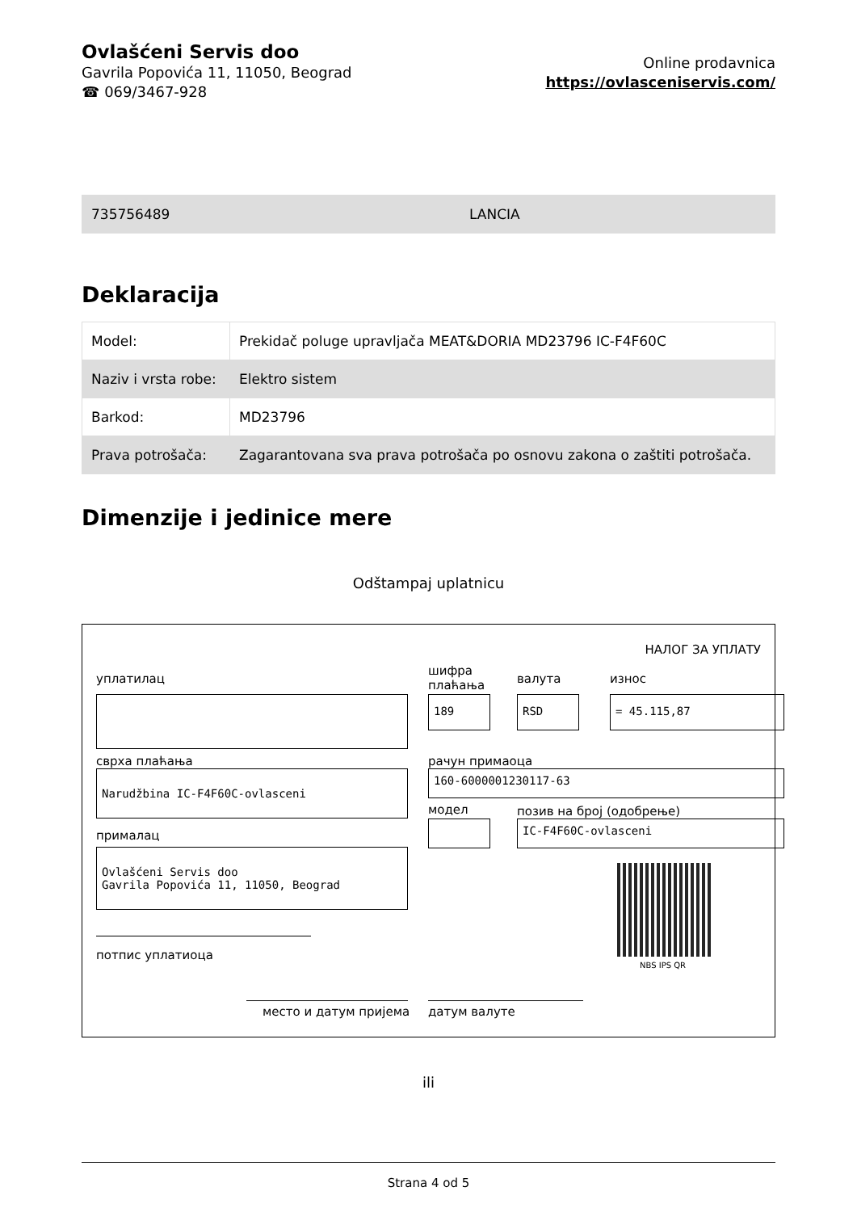Ovlašćeni Servis doo
Gavrila Popovića 11, 11050, Beograd
☎ 069/3467-928
Online prodavnica
https://ovlasceniservis.com/
735756489 LANCIA
Deklaracija
| Model: | Prekidač poluge upravljača MEAT&DORIA MD23796 IC-F4F60C |
| Naziv i vrsta robe: | Elektro sistem |
| Barkod: | MD23796 |
| Prava potrošača: | Zagarantovana sva prava potrošača po osnovu zakona o zaštiti potrošača. |
Dimenzije i jedinice mere
Odštampaj uplatnicu
НАЛОГ ЗА УПЛАТУ
уплатилац
сврха плаћања
Narudžbina IC-F4F60C-ovlasceni
прималац
Ovlašćeni Servis doo
Gavrila Popovića 11, 11050, Beograd
потпис уплатиоца
шифра
плаћања
валута износ
189 RSD = 45.115,87
рачун примаоца
160-6000001230117-63
модел позив на број (одобрење)
IC-F4F60C-ovlasceni
NBS IPS QR
место и датум пријема датум валуте
ili
Strana 4 od 5